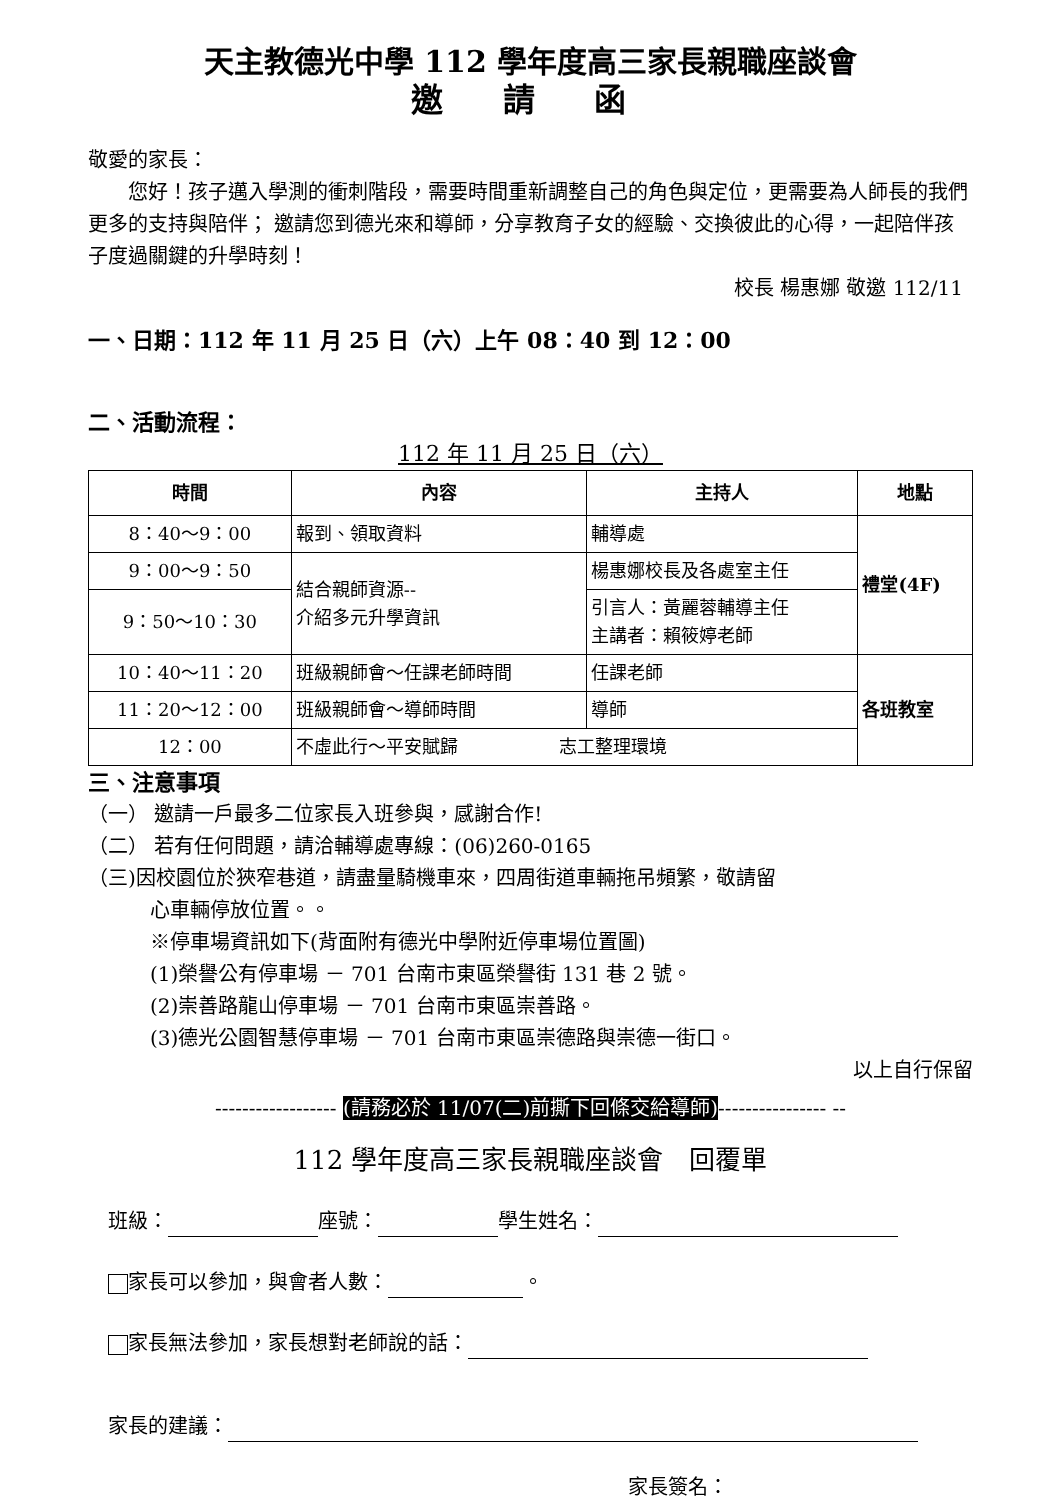天主教德光中學 112 學年度高三家長親職座談會
邀 請 函
敬愛的家長：
  您好！孩子邁入學測的衝刺階段，需要時間重新調整自己的角色與定位，更需要為人師長的我們更多的支持與陪伴； 邀請您到德光來和導師，分享教育子女的經驗、交換彼此的心得，一起陪伴孩子度過關鍵的升學時刻！
校長 楊惠娜 敬邀 112/11
一、日期：112 年 11 月 25 日（六）上午 08：40 到 12：00
二、活動流程：
112 年 11 月 25 日（六）
| 時間 | 內容 | 主持人 | 地點 |
| --- | --- | --- | --- |
| 8：40～9：00 | 報到、領取資料 | 輔導處 | 禮堂(4F) |
| 9：00～9：50 | 結合親師資源-- 介紹多元升學資訊 | 楊惠娜校長及各處室主任 | |
| 9：50～10：30 | | 引言人：黃麗蓉輔導主任 主講者：賴筱婷老師 | |
| 10：40～11：20 | 班級親師會～任課老師時間 | 任課老師 | 各班教室 |
| 11：20～12：00 | 班級親師會～導師時間 | 導師 | |
| 12：00 | 不虛此行～平安賦歸 志工整理環境 | | |
三、注意事項
（一） 邀請一戶最多二位家長入班參與，感謝合作!
（二） 若有任何問題，請洽輔導處專線：(06)260-0165
（三)因校園位於狹窄巷道，請盡量騎機車來，四周街道車輛拖吊頻繁，敬請留
心車輛停放位置。。
※停車場資訊如下(背面附有德光中學附近停車場位置圖)
(1)榮譽公有停車場 － 701 台南市東區榮譽街 131 巷 2 號。
(2)崇善路龍山停車場 － 701 台南市東區崇善路。
(3)德光公園智慧停車場 － 701 台南市東區崇德路與崇德一街口。
以上自行保留
------------------ (請務必於 11/07(二)前撕下回條交給導師)---------------- --
112 學年度高三家長親職座談會 回覆單
班級： 座號： 學生姓名：
家長可以參加，與會者人數： 。
家長無法參加，家長想對老師說的話：
家長的建議：
家長簽名：